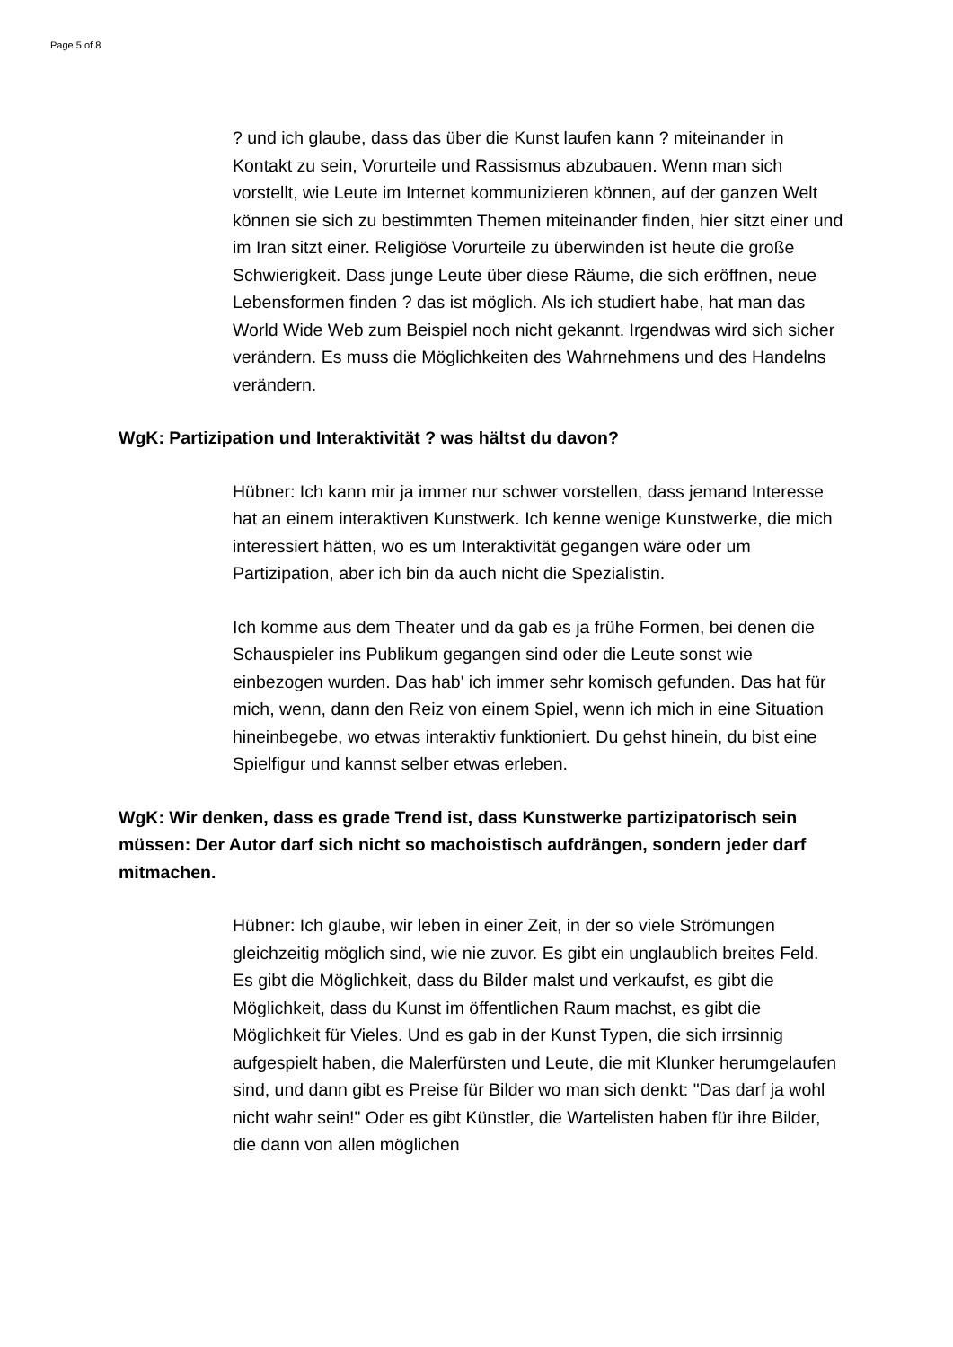Page 5 of 8
? und ich glaube, dass das über die Kunst laufen kann ? miteinander in Kontakt zu sein, Vorurteile und Rassismus abzubauen. Wenn man sich vorstellt, wie Leute im Internet kommunizieren können, auf der ganzen Welt können sie sich zu bestimmten Themen miteinander finden, hier sitzt einer und im Iran sitzt einer. Religiöse Vorurteile zu überwinden ist heute die große Schwierigkeit. Dass junge Leute über diese Räume, die sich eröffnen, neue Lebensformen finden ? das ist möglich. Als ich studiert habe, hat man das World Wide Web zum Beispiel noch nicht gekannt. Irgendwas wird sich sicher verändern. Es muss die Möglichkeiten des Wahrnehmens und des Handelns verändern.
WgK: Partizipation und Interaktivität ? was hältst du davon?
Hübner: Ich kann mir ja immer nur schwer vorstellen, dass jemand Interesse hat an einem interaktiven Kunstwerk. Ich kenne wenige Kunstwerke, die mich interessiert hätten, wo es um Interaktivität gegangen wäre oder um Partizipation, aber ich bin da auch nicht die Spezialistin.
Ich komme aus dem Theater und da gab es ja frühe Formen, bei denen die Schauspieler ins Publikum gegangen sind oder die Leute sonst wie einbezogen wurden. Das hab' ich immer sehr komisch gefunden. Das hat für mich, wenn, dann den Reiz von einem Spiel, wenn ich mich in eine Situation hineinbegebe, wo etwas interaktiv funktioniert. Du gehst hinein, du bist eine Spielfigur und kannst selber etwas erleben.
WgK: Wir denken, dass es grade Trend ist, dass Kunstwerke partizipatorisch sein müssen: Der Autor darf sich nicht so machoistisch aufdrängen, sondern jeder darf mitmachen.
Hübner: Ich glaube, wir leben in einer Zeit, in der so viele Strömungen gleichzeitig möglich sind, wie nie zuvor. Es gibt ein unglaublich breites Feld. Es gibt die Möglichkeit, dass du Bilder malst und verkaufst, es gibt die Möglichkeit, dass du Kunst im öffentlichen Raum machst, es gibt die Möglichkeit für Vieles. Und es gab in der Kunst Typen, die sich irrsinnig aufgespielt haben, die Malerfürsten und Leute, die mit Klunker herumgelaufen sind, und dann gibt es Preise für Bilder wo man sich denkt: "Das darf ja wohl nicht wahr sein!" Oder es gibt Künstler, die Wartelisten haben für ihre Bilder, die dann von allen möglichen